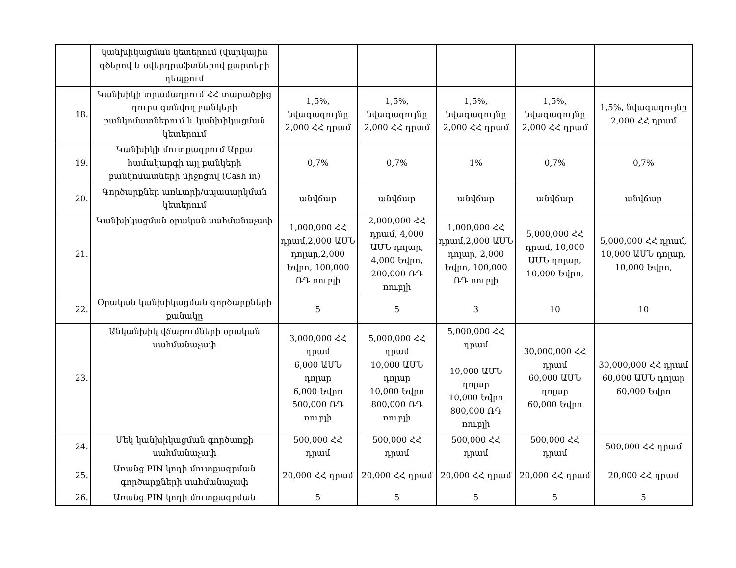| | կանխիկացման կետերում (վարկային գծերով և օվերդրաֆտներով քարտերի դեպքում | | | | | |
| 18. | Կանխիկի տրամադրում ՀՀ տարածքից դուրս գտնվող բանկերի բանկոմատներում և կանխիկացման կետերում | 1,5%, նվազագույնը 2,000 ՀՀ դրամ | 1,5%, նվազագույնը 2,000 ՀՀ դրամ | 1,5%, նվազագույնը 2,000 ՀՀ դրամ | 1,5%, նվազագույնը 2,000 ՀՀ դրամ | 1,5%, նվազագույնը 2,000 ՀՀ դրամ |
| 19. | Կանխիկի մուտքագրում Արքա համակարգի այլ բանկերի բանկոմատների միջոցով (Cash in) | 0,7% | 0,7% | 1% | 0,7% | 0,7% |
| 20. | Գործարքներ առևտրի/սպասարկման կետերում | անվճար | անվճար | անվճար | անվճար | անվճար |
| 21. | Կանխիկացման օրական սահմանաչափ | 1,000,000 ՀՀ դրամ,2,000 ԱՄՆ դոլար,2,000 Եվրո, 100,000 ՌԴ ռուբլի | 2,000,000 ՀՀ դրամ, 4,000 ԱՄՆ դոլար, 4,000 Եվրո, 200,000 ՌԴ ռուբլի | 1,000,000 ՀՀ դրամ,2,000 ԱՄՆ դոլար, 2,000 Եվրո, 100,000 ՌԴ ռուբլի | 5,000,000 ՀՀ դրամ, 10,000 ԱՄՆ դոլար, 10,000 Եվրո, | 5,000,000 ՀՀ դրամ, 10,000 ԱՄՆ դոլար, 10,000 Եվրո, |
| 22. | Օրական կանխիկացման գործարքների քանակը | 5 | 5 | 3 | 10 | 10 |
| 23. | Անկանխիկ վճարումների օրական սահմանաչափ | 3,000,000 ՀՀ դրամ 6,000 ԱՄՆ դոլար 6,000 Եվրո 500,000 ՌԴ ռուբլի | 5,000,000 ՀՀ դրամ 10,000 ԱՄՆ դոլար 10,000 Եվրո 800,000 ՌԴ ռուբլի | 5,000,000 ՀՀ դրամ 10,000 ԱՄՆ դոլար 10,000 Եվրո 800,000 ՌԴ ռուբլի | 30,000,000 ՀՀ դրամ 60,000 ԱՄՆ դոլար 60,000 Եվրո | 30,000,000 ՀՀ դրամ 60,000 ԱՄՆ դոլար 60,000 Եվրո |
| 24. | Մեկ կանխիկացման գործառքի սահմանաչափ | 500,000 ՀՀ դրամ | 500,000 ՀՀ դրամ | 500,000 ՀՀ դրամ | 500,000 ՀՀ դրամ | 500,000 ՀՀ դրամ |
| 25. | Առանց PIN կոդի մուտքագրման գործարքների սահմանաչափ | 20,000 ՀՀ դրամ | 20,000 ՀՀ դրամ | 20,000 ՀՀ դրամ | 20,000 ՀՀ դրամ | 20,000 ՀՀ դրամ |
| 26. | Առանց PIN կոդի մուտքագրման | 5 | 5 | 5 | 5 | 5 |